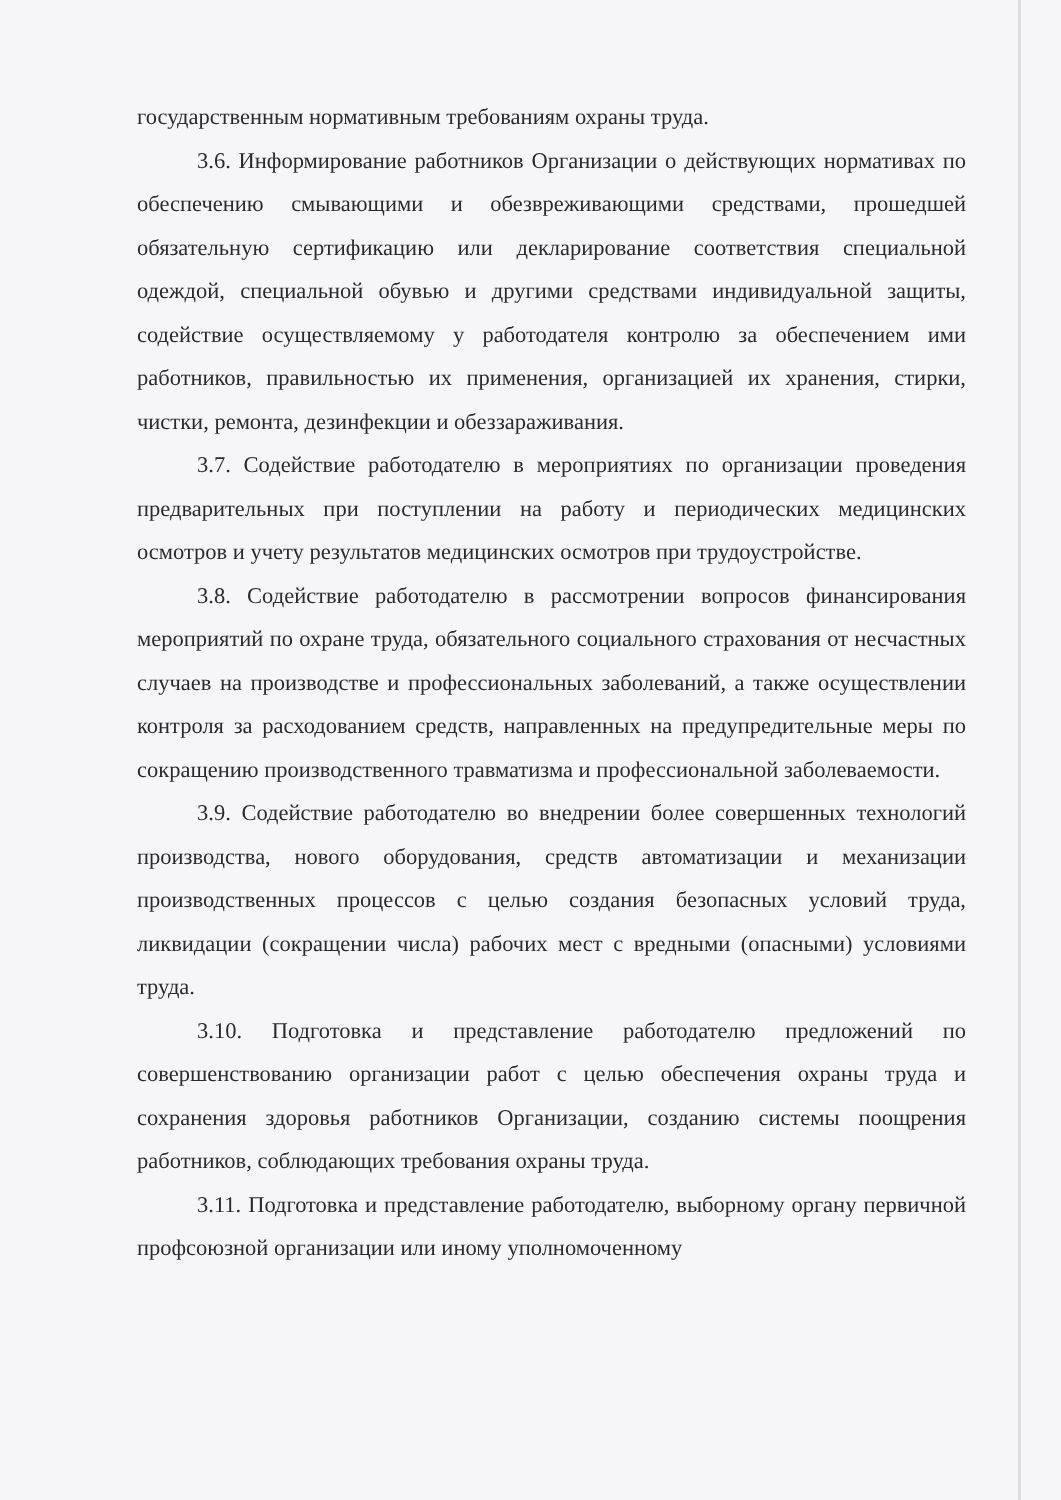государственным нормативным требованиям охраны труда.
3.6. Информирование работников Организации о действующих нормативах по обеспечению смывающими и обезвреживающими средствами, прошедшей обязательную сертификацию или декларирование соответствия специальной одеждой, специальной обувью и другими средствами индивидуальной защиты, содействие осуществляемому у работодателя контролю за обеспечением ими работников, правильностью их применения, организацией их хранения, стирки, чистки, ремонта, дезинфекции и обеззараживания.
3.7. Содействие работодателю в мероприятиях по организации проведения предварительных при поступлении на работу и периодических медицинских осмотров и учету результатов медицинских осмотров при трудоустройстве.
3.8. Содействие работодателю в рассмотрении вопросов финансирования мероприятий по охране труда, обязательного социального страхования от несчастных случаев на производстве и профессиональных заболеваний, а также осуществлении контроля за расходованием средств, направленных на предупредительные меры по сокращению производственного травматизма и профессиональной заболеваемости.
3.9. Содействие работодателю во внедрении более совершенных технологий производства, нового оборудования, средств автоматизации и механизации производственных процессов с целью создания безопасных условий труда, ликвидации (сокращении числа) рабочих мест с вредными (опасными) условиями труда.
3.10. Подготовка и представление работодателю предложений по совершенствованию организации работ с целью обеспечения охраны труда и сохранения здоровья работников Организации, созданию системы поощрения работников, соблюдающих требования охраны труда.
3.11. Подготовка и представление работодателю, выборному органу первичной профсоюзной организации или иному уполномоченному